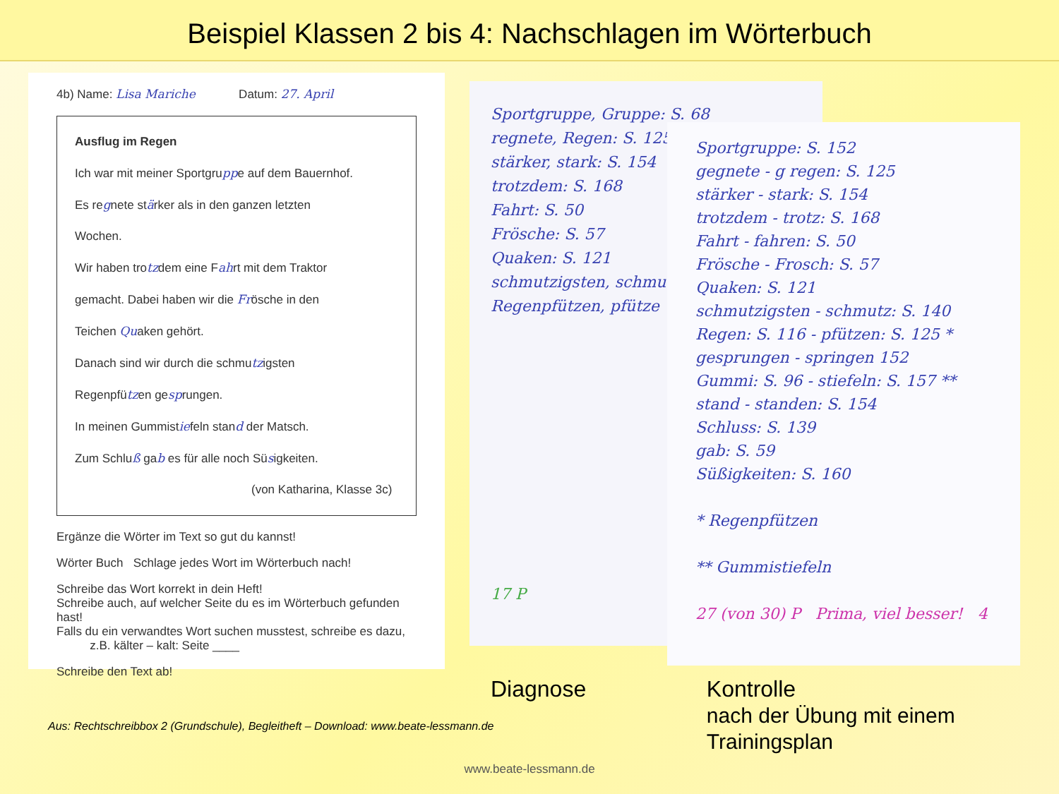Beispiel Klassen 2 bis 4: Nachschlagen im Wörterbuch
4b) Name: Lisa Mariche Datum: 27. April
Ausflug im Regen
Ich war mit meiner Sportgruppe auf dem Bauernhof.
Es regnete stärker als in den ganzen letzten
Wochen.
Wir haben trotzdem eine Fahrt mit dem Traktor
gemacht. Dabei haben wir die Frösche in den
Teichen Quaken gehört.
Danach sind wir durch die schmutzigsten
Regenpfützen gesprungen.
In meinen Gummistiefeln stand der Matsch.
Zum Schluß gab es für alle noch Süsigkeiten.
(von Katharina, Klasse 3c)
Ergänze die Wörter im Text so gut du kannst!
Wörter Buch Schlage jedes Wort im Wörterbuch nach!
Schreibe das Wort korrekt in dein Heft!
Schreibe auch, auf welcher Seite du es im Wörterbuch gefunden hast!
Falls du ein verwandtes Wort suchen musstest, schreibe es dazu,
z.B. kälter – kalt: Seite ____
Schreibe den Text ab!
Sportgruppe, Gruppe: S. 68
regnete, Regen: S. 125
stärker, stark: S. 154
trotzdem: S. 168
Fahrt: S. 50
Frösche: S. 57
Quaken: S. 121
schmutzigsten, schmu
Regenpfützen, pfütze
17 P
Sportgruppe: S. 152
gegnete - g regen: S. 125
stärker - stark: S. 154
trotzdem - trotz: S. 168
Fahrt - fahren: S. 50
Frösche - Frosch: S. 57
Quaken: S. 121
schmutzigsten - schmutz: S. 140
Regen: S. 116 - pfützen: S. 125 *
gesprungen - springen 152
Gummi: S. 96 - stiefeln: S. 157 **
stand - standen: S. 154
Schluss: S. 139
gab: S. 59
Süßigkeiten: S. 160
* Regenpfützen
** Gummistiefeln
27 (von 30) P Prima, viel besser! 4
Diagnose Kontrolle
nach der Übung mit einem Trainingsplan
Aus: Rechtschreibbox 2 (Grundschule), Begleitheft – Download: www.beate-lessmann.de
www.beate-lessmann.de